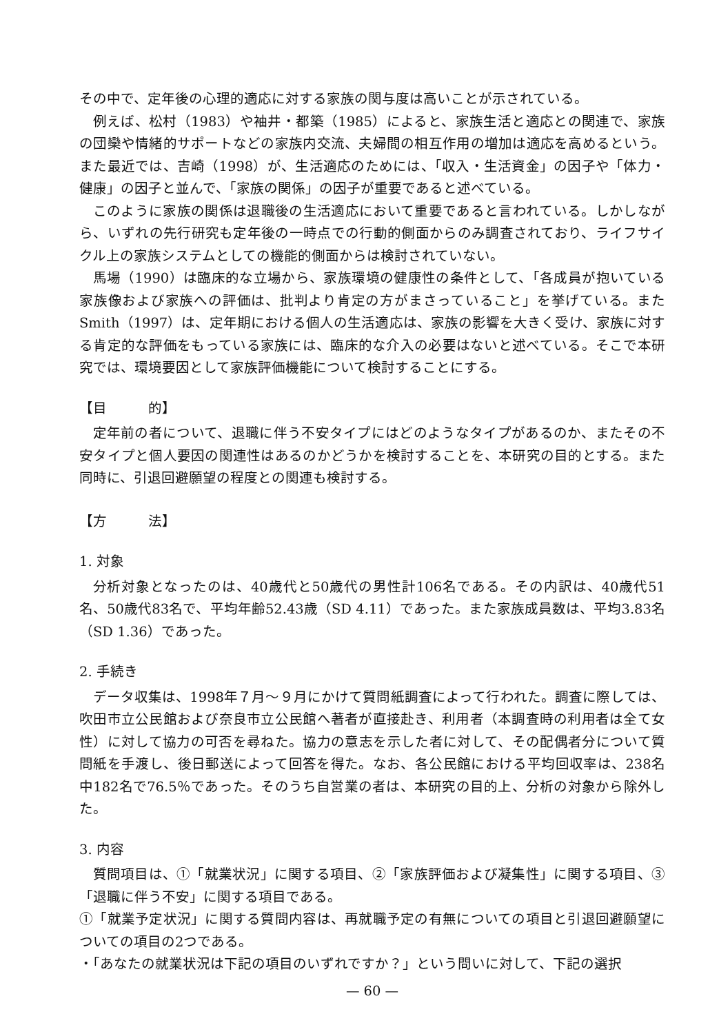その中で、定年後の心理的適応に対する家族の関与度は高いことが示されている。
例えば、松村（1983）や袖井・都築（1985）によると、家族生活と適応との関連で、家族の団欒や情緒的サポートなどの家族内交流、夫婦間の相互作用の増加は適応を高めるという。また最近では、吉崎（1998）が、生活適応のためには、「収入・生活資金」の因子や「体力・健康」の因子と並んで、「家族の関係」の因子が重要であると述べている。
このように家族の関係は退職後の生活適応において重要であると言われている。しかしながら、いずれの先行研究も定年後の一時点での行動的側面からのみ調査されており、ライフサイクル上の家族システムとしての機能的側面からは検討されていない。
馬場（1990）は臨床的な立場から、家族環境の健康性の条件として、「各成員が抱いている家族像および家族への評価は、批判より肯定の方がまさっていること」を挙げている。また Smith（1997）は、定年期における個人の生活適応は、家族の影響を大きく受け、家族に対する肯定的な評価をもっている家族には、臨床的な介入の必要はないと述べている。そこで本研究では、環境要因として家族評価機能について検討することにする。
【目　　　的】
定年前の者について、退職に伴う不安タイプにはどのようなタイプがあるのか、またその不安タイプと個人要因の関連性はあるのかどうかを検討することを、本研究の目的とする。また同時に、引退回避願望の程度との関連も検討する。
【方　　　法】
1. 対象
分析対象となったのは、40歳代と50歳代の男性計106名である。その内訳は、40歳代51名、50歳代83名で、平均年齢52.43歳（SD 4.11）であった。また家族成員数は、平均3.83名（SD 1.36）であった。
2. 手続き
データ収集は、1998年７月～９月にかけて質問紙調査によって行われた。調査に際しては、吹田市立公民館および奈良市立公民館へ著者が直接赴き、利用者（本調査時の利用者は全て女性）に対して協力の可否を尋ねた。協力の意志を示した者に対して、その配偶者分について質問紙を手渡し、後日郵送によって回答を得た。なお、各公民館における平均回収率は、238名中182名で76.5％であった。そのうち自営業の者は、本研究の目的上、分析の対象から除外した。
3. 内容
質問項目は、①「就業状況」に関する項目、②「家族評価および凝集性」に関する項目、③「退職に伴う不安」に関する項目である。
①「就業予定状況」に関する質問内容は、再就職予定の有無についての項目と引退回避願望についての項目の2つである。
・「あなたの就業状況は下記の項目のいずれですか？」という問いに対して、下記の選択
— 60 —